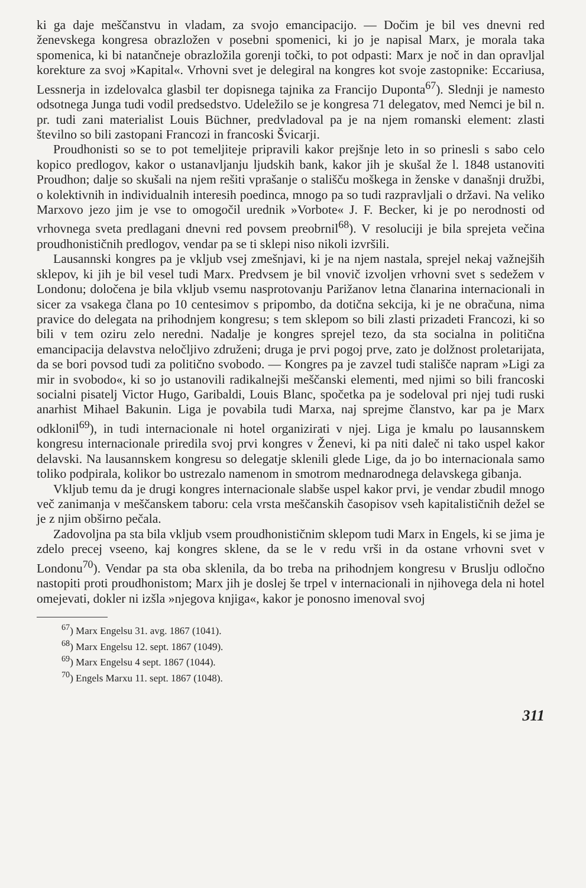ki ga daje meščanstvu in vladam, za svojo emancipacijo. — Dočim je bil ves dnevni red ženevskega kongresa obrazložen v posebni spomenici, ki jo je napisal Marx, je morala taka spomenica, ki bi natančneje obrazložila gorenji točki, to pot odpasti: Marx je noč in dan opravljal korekture za svoj »Kapital«. Vrhovni svet je delegiral na kongres kot svoje zastopnike: Eccariusa, Lessnerja in izdelovalca glasbil ter dopisnega tajnika za Francijo Duponta<sup>67</sup>). Slednji je namesto odsotnega Junga tudi vodil predsedstvo. Udeležilo se je kongresa 71 delegatov, med Nemci je bil n. pr. tudi zani materialist Louis Büchner, predvladoval pa je na njem romanski element: zlasti številno so bili zastopani Francozi in francoski Švicarji.
Proudhonisti so se to pot temeljiteje pripravili kakor prejšnje leto in so prinesli s sabo celo kopico predlogov, kakor o ustanavljanju ljudskih bank, kakor jih je skušal že l. 1848 ustanoviti Proudhon; dalje so skušali na njem rešiti vprašanje o stališču moškega in ženske v današnji družbi, o kolektivnih in individualnih interesih poedinca, mnogo pa so tudi razpravljali o državi. Na veliko Marxovo jezo jim je vse to omogočil urednik »Vorbote« J. F. Becker, ki je po nerodnosti od vrhovnega sveta predlagani dnevni red povsem preobrnil<sup>68</sup>). V resoluciji je bila sprejeta večina proudhonističnih predlogov, vendar pa se ti sklepi niso nikoli izvršili.
Lausannski kongres pa je vkljub vsej zmešnjavi, ki je na njem nastala, sprejel nekaj važnejših sklepov, ki jih je bil vesel tudi Marx. Predvsem je bil vnovič izvoljen vrhovni svet s sedežem v Londonu; določena je bila vkljub vsemu nasprotovanju Parižanov letna članarina internacionali in sicer za vsakega člana po 10 centesimov s pripombo, da dotična sekcija, ki je ne obračuna, nima pravice do delegata na prihodnjem kongresu; s tem sklepom so bili zlasti prizadeti Francozi, ki so bili v tem oziru zelo neredni. Nadalje je kongres sprejel tezo, da sta socialna in politična emancipacija delavstva neločljivo združeni; druga je prvi pogoj prve, zato je dolžnost proletarijata, da se bori povsod tudi za politično svobodo. — Kongres pa je zavzel tudi stališče napram »Ligi za mir in svobodo«, ki so jo ustanovili radikalnejši meščanski elementi, med njimi so bili francoski socialni pisatelj Victor Hugo, Garibaldi, Louis Blanc, spočetka pa je sodeloval pri njej tudi ruski anarhist Mihael Bakunin. Liga je povabila tudi Marxa, naj sprejme članstvo, kar pa je Marx odklonil<sup>69</sup>), in tudi internacionale ni hotel organizirati v njej. Liga je kmalu po lausannskem kongresu internacionale priredila svoj prvi kongres v Ženevi, ki pa niti daleč ni tako uspel kakor delavski. Na lausannskem kongresu so delegatje sklenili glede Lige, da jo bo internacionala samo toliko podpirala, kolikor bo ustrezalo namenom in smotrom mednarodnega delavskega gibanja.
Vkljub temu da je drugi kongres internacionale slabše uspel kakor prvi, je vendar zbudil mnogo več zanimanja v meščanskem taboru: cela vrsta meščanskih časopisov vseh kapitalističnih dežel se je z njim obširno pečala.
Zadovoljna pa sta bila vkljub vsem proudhonističnim sklepom tudi Marx in Engels, ki se jima je zdelo precej vseeno, kaj kongres sklene, da se le v redu vrši in da ostane vrhovni svet v Londonu<sup>70</sup>). Vendar pa sta oba sklenila, da bo treba na prihodnjem kongresu v Bruslju odločno nastopiti proti proudhonistom; Marx jih je doslej še trpel v internacionali in njihovega dela ni hotel omejevati, dokler ni izšla »njegova knjiga«, kakor je ponosno imenoval svoj
<sup>67</sup>) Marx Engelsu 31. avg. 1867 (1041).
<sup>68</sup>) Marx Engelsu 12. sept. 1867 (1049).
<sup>69</sup>) Marx Engelsu 4 sept. 1867 (1044).
<sup>70</sup>) Engels Marxu 11. sept. 1867 (1048).
311